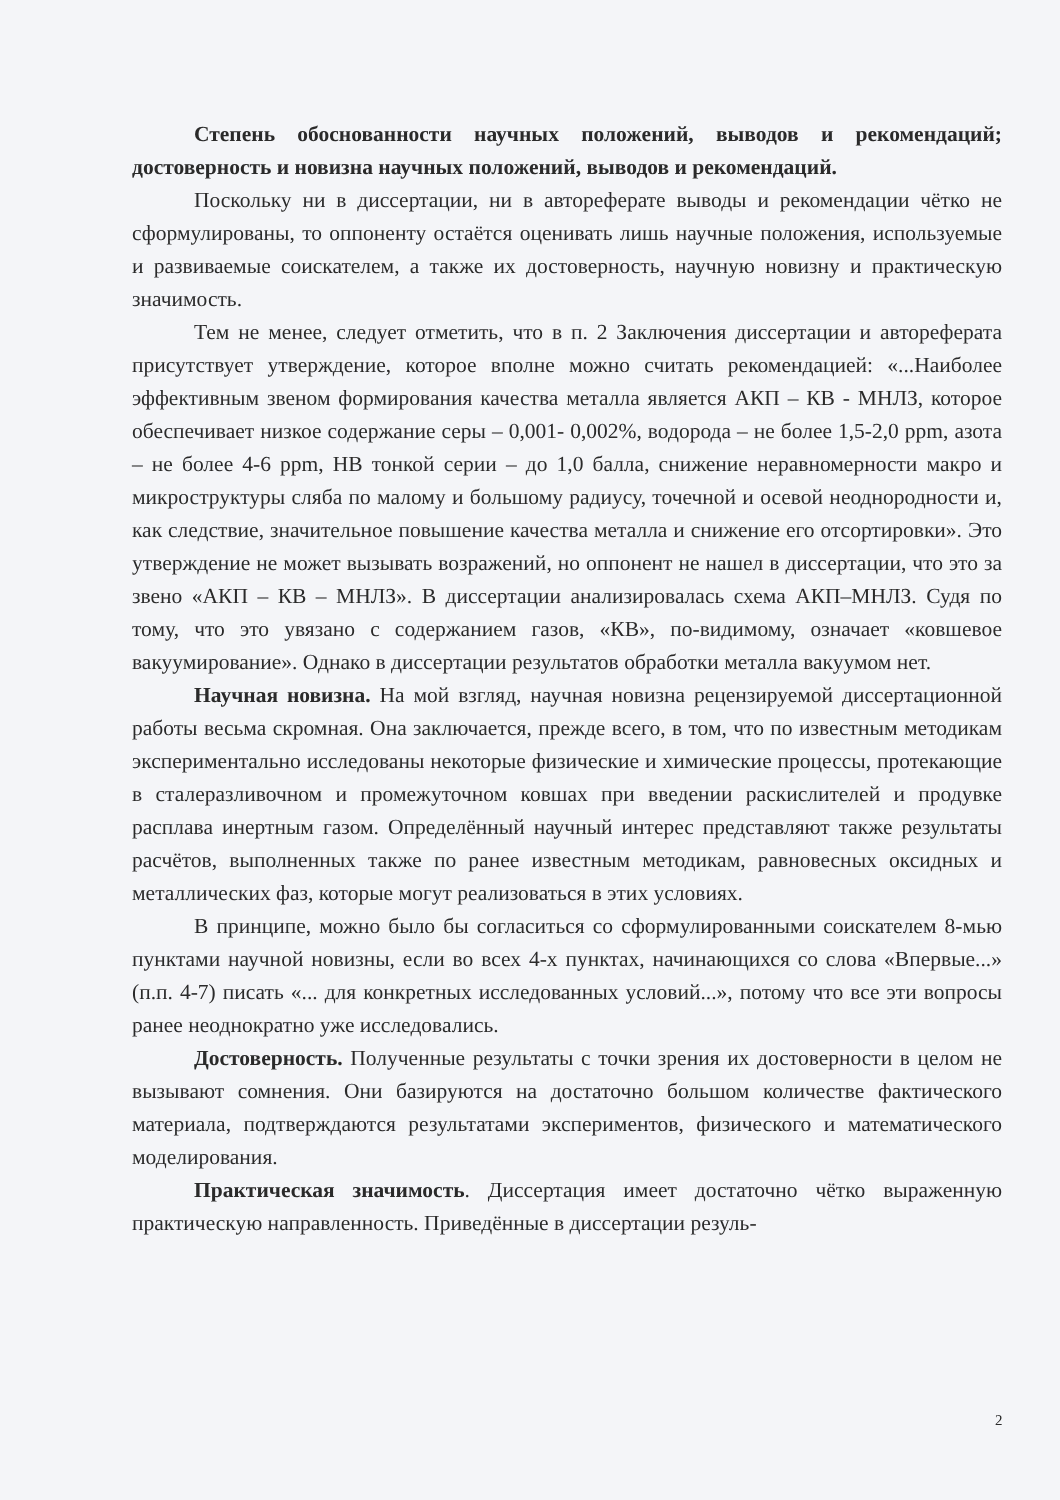Степень обоснованности научных положений, выводов и рекомендаций; достоверность и новизна научных положений, выводов и рекомендаций.
Поскольку ни в диссертации, ни в автореферате выводы и рекомендации чётко не сформулированы, то оппоненту остаётся оценивать лишь научные положения, используемые и развиваемые соискателем, а также их достоверность, научную новизну и практическую значимость.
Тем не менее, следует отметить, что в п. 2 Заключения диссертации и автореферата присутствует утверждение, которое вполне можно считать рекомендацией: «...Наиболее эффективным звеном формирования качества металла является АКП – КВ - МНЛЗ, которое обеспечивает низкое содержание серы – 0,001- 0,002%, водорода – не более 1,5-2,0 ppm, азота – не более 4-6 ppm, НВ тонкой серии – до 1,0 балла, снижение неравномерности макро и микроструктуры сляба по малому и большому радиусу, точечной и осевой неоднородности и, как следствие, значительное повышение качества металла и снижение его отсортировки». Это утверждение не может вызывать возражений, но оппонент не нашел в диссертации, что это за звено «АКП – КВ – МНЛЗ». В диссертации анализировалась схема АКП–МНЛЗ. Судя по тому, что это увязано с содержанием газов, «КВ», по-видимому, означает «ковшевое вакуумирование». Однако в диссертации результатов обработки металла вакуумом нет.
Научная новизна. На мой взгляд, научная новизна рецензируемой диссертационной работы весьма скромная. Она заключается, прежде всего, в том, что по известным методикам экспериментально исследованы некоторые физические и химические процессы, протекающие в сталеразливочном и промежуточном ковшах при введении раскислителей и продувке расплава инертным газом. Определённый научный интерес представляют также результаты расчётов, выполненных также по ранее известным методикам, равновесных оксидных и металлических фаз, которые могут реализоваться в этих условиях.
В принципе, можно было бы согласиться со сформулированными соискателем 8-мью пунктами научной новизны, если во всех 4-х пунктах, начинающихся со слова «Впервые...» (п.п. 4-7) писать «... для конкретных исследованных условий...», потому что все эти вопросы ранее неоднократно уже исследовались.
Достоверность. Полученные результаты с точки зрения их достоверности в целом не вызывают сомнения. Они базируются на достаточно большом количестве фактического материала, подтверждаются результатами экспериментов, физического и математического моделирования.
Практическая значимость. Диссертация имеет достаточно чётко выраженную практическую направленность. Приведённые в диссертации резуль-
2